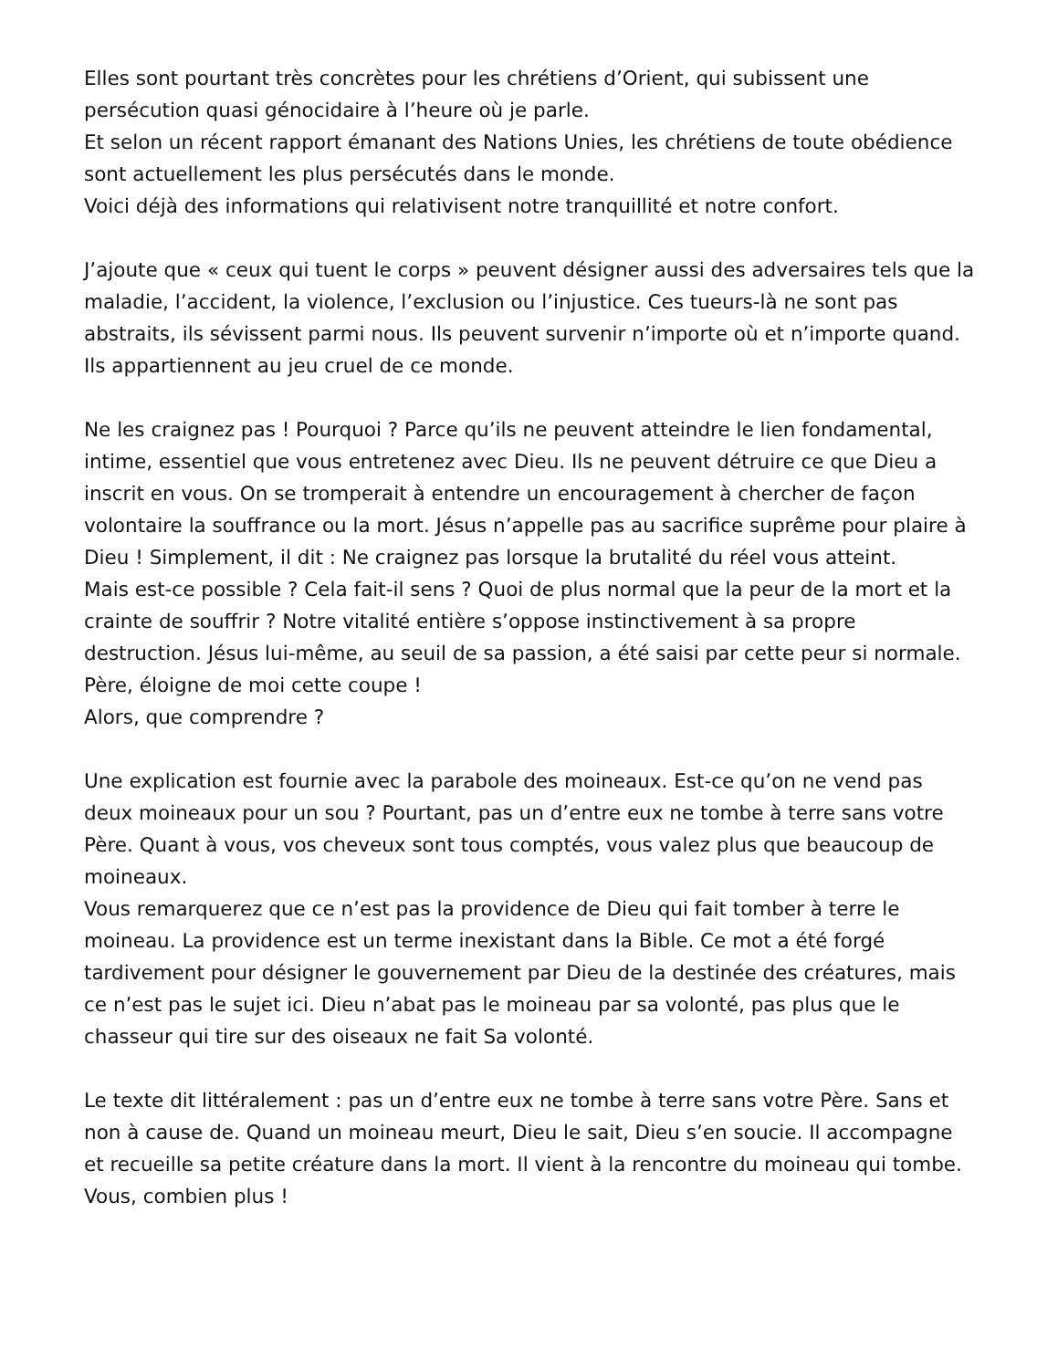Elles sont pourtant très concrètes pour les chrétiens d’Orient, qui subissent une persécution quasi génocidaire à l’heure où je parle.
Et selon un récent rapport émanant des Nations Unies, les chrétiens de toute obédience sont actuellement les plus persécutés dans le monde.
Voici déjà des informations qui relativisent notre tranquillité et notre confort.
J’ajoute que « ceux qui tuent le corps » peuvent désigner aussi des adversaires tels que la maladie, l’accident, la violence, l’exclusion ou l’injustice. Ces tueurs-là ne sont pas abstraits, ils sévissent parmi nous. Ils peuvent survenir n’importe où et n’importe quand. Ils appartiennent au jeu cruel de ce monde.
Ne les craignez pas ! Pourquoi ? Parce qu’ils ne peuvent atteindre le lien fondamental, intime, essentiel que vous entretenez avec Dieu. Ils ne peuvent détruire ce que Dieu a inscrit en vous. On se tromperait à entendre un encouragement à chercher de façon volontaire la souffrance ou la mort. Jésus n’appelle pas au sacrifice suprême pour plaire à Dieu ! Simplement, il dit : Ne craignez pas lorsque la brutalité du réel vous atteint.
Mais est-ce possible ? Cela fait-il sens ? Quoi de plus normal que la peur de la mort et la crainte de souffrir ? Notre vitalité entière s’oppose instinctivement à sa propre destruction. Jésus lui-même, au seuil de sa passion, a été saisi par cette peur si normale. Père, éloigne de moi cette coupe !
Alors, que comprendre ?
Une explication est fournie avec la parabole des moineaux. Est-ce qu’on ne vend pas deux moineaux pour un sou ? Pourtant, pas un d’entre eux ne tombe à terre sans votre Père. Quant à vous, vos cheveux sont tous comptés, vous valez plus que beaucoup de moineaux.
Vous remarquerez que ce n’est pas la providence de Dieu qui fait tomber à terre le moineau. La providence est un terme inexistant dans la Bible. Ce mot a été forgé tardivement pour désigner le gouvernement par Dieu de la destinée des créatures, mais ce n’est pas le sujet ici. Dieu n’abat pas le moineau par sa volonté, pas plus que le chasseur qui tire sur des oiseaux ne fait Sa volonté.
Le texte dit littéralement : pas un d’entre eux ne tombe à terre sans votre Père. Sans et non à cause de. Quand un moineau meurt, Dieu le sait, Dieu s’en soucie. Il accompagne et recueille sa petite créature dans la mort. Il vient à la rencontre du moineau qui tombe. Vous, combien plus !